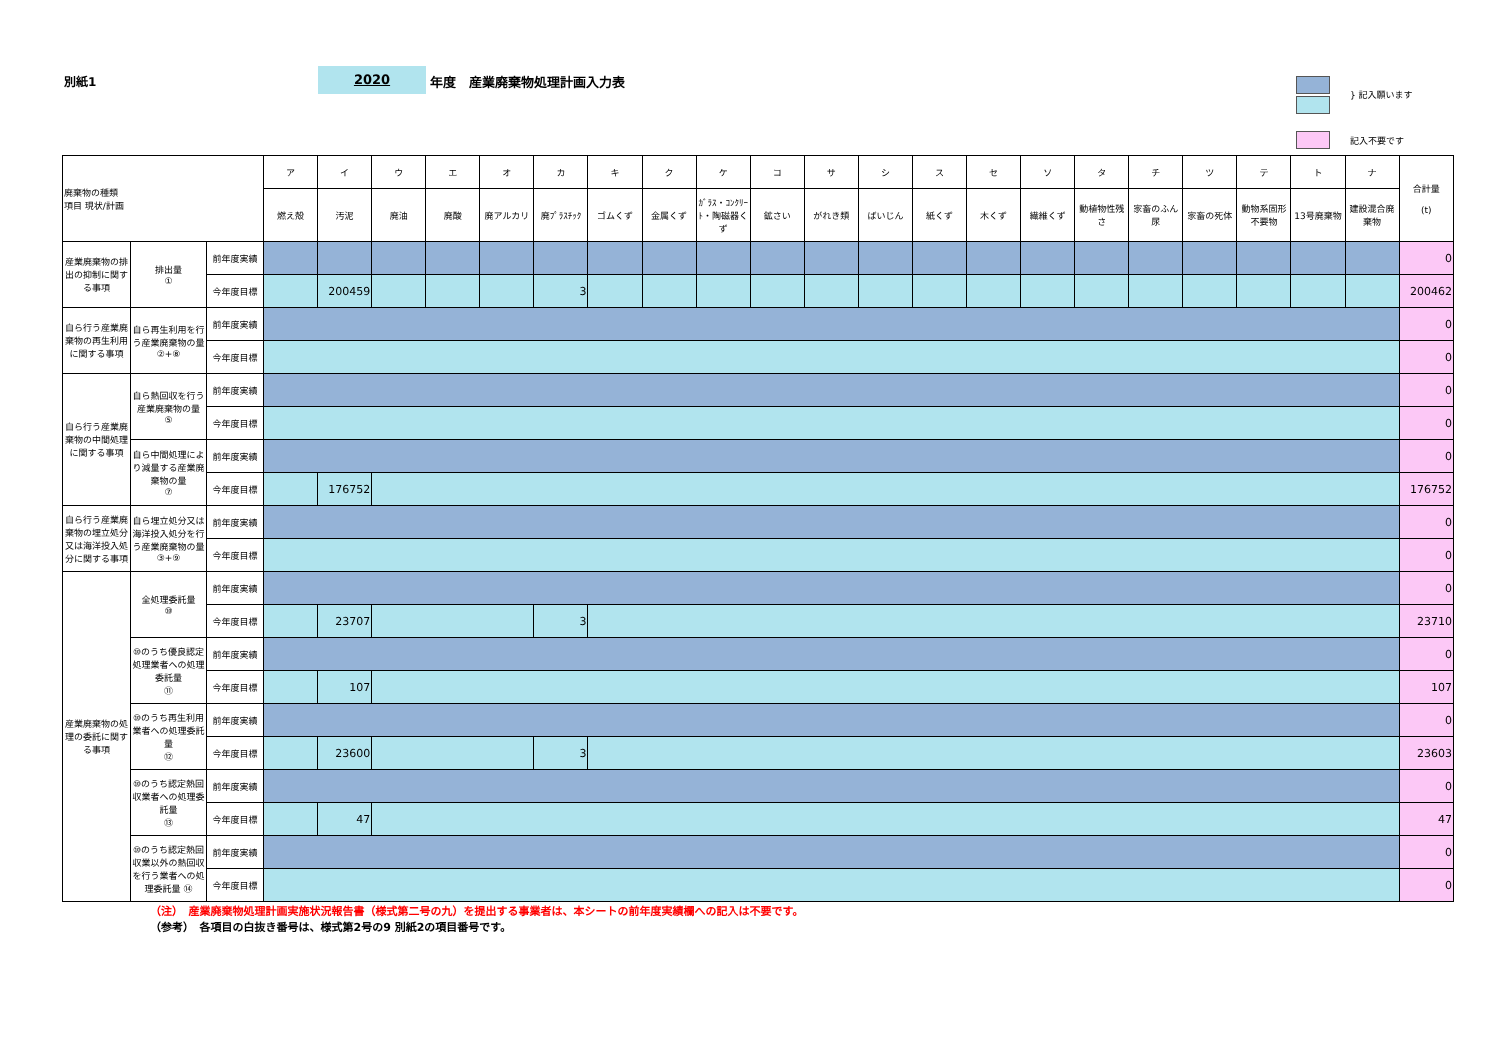別紙1 2020 年度　産業廃棄物処理計画入力表
} 記入願います
記入不要です
| 廃棄物の種類 項目 現状/計画 | | | ア | イ | ウ | エ | オ | カ | キ | ク | ケ | コ | サ | シ | ス | セ | ソ | タ | チ | ツ | テ | ト | ナ | 合計量 (t) |
| --- | --- | --- | --- | --- | --- | --- | --- | --- | --- | --- | --- | --- | --- | --- | --- | --- | --- | --- | --- | --- | --- | --- | --- | --- |
| | | | 燃え殻 | 汚泥 | 廃油 | 廃酸 | 廃アルカリ | 廃ﾌﾟﾗｽﾁｯｸ | ゴムくず | 金属くず | ｶﾞﾗｽ・ｺﾝｸﾘｰﾄ・陶磁器くず | 鉱さい | がれき類 | ばいじん | 紙くず | 木くず | 繊維くず | 動植物性残さ | 家畜のふん尿 | 家畜の死体 | 動物系固形不要物 | 13号廃棄物 | 建設混合廃棄物 | |
| 産業廃棄物の排出の抑制に関する事項 | 排出量 ① | 前年度実績 | | | | | | | | | | | | | | | | | | | | | | 0 |
| | | 今年度目標 | | 200459 | | | | 3 | | | | | | | | | | | | | | | | 200462 |
| 自ら行う産業廃棄物の再生利用に関する事項 | 自ら再生利用を行う産業廃棄物の量 ②+⑧ | 前年度実績 | | | | | | | | | | | | | | | | | | | | | | 0 |
| | | 今年度目標 | | | | | | | | | | | | | | | | | | | | | | 0 |
| 自ら行う産業廃棄物の中間処理に関する事項 | 自ら熱回収を行う産業廃棄物の量 ⑤ | 前年度実績 | | | | | | | | | | | | | | | | | | | | | | 0 |
| | | 今年度目標 | | | | | | | | | | | | | | | | | | | | | | 0 |
| | 自ら中間処理により減量する産業廃棄物の量 ⑦ | 前年度実績 | | | | | | | | | | | | | | | | | | | | | | 0 |
| | | 今年度目標 | | 176752 | | | | | | | | | | | | | | | | | | | | 176752 |
| 自ら行う産業廃棄物の埋立処分又は海洋投入処分に関する事項 | 自ら埋立処分又は海洋投入処分を行う産業廃棄物の量 ③+⑨ | 前年度実績 | | | | | | | | | | | | | | | | | | | | | | 0 |
| | | 今年度目標 | | | | | | | | | | | | | | | | | | | | | | 0 |
| 産業廃棄物の処理の委託に関する事項 | 全処理委託量 ⑩ | 前年度実績 | | | | | | | | | | | | | | | | | | | | | | 0 |
| | | 今年度目標 | | 23707 | | | | 3 | | | | | | | | | | | | | | | | 23710 |
| | ⑩のうち優良認定処理業者への処理委託量 ⑪ | 前年度実績 | | | | | | | | | | | | | | | | | | | | | | 0 |
| | | 今年度目標 | | 107 | | | | | | | | | | | | | | | | | | | | 107 |
| | ⑩のうち再生利用業者への処理委託量 ⑫ | 前年度実績 | | | | | | | | | | | | | | | | | | | | | | 0 |
| | | 今年度目標 | | 23600 | | | | 3 | | | | | | | | | | | | | | | | 23603 |
| | ⑩のうち認定熱回収業者への処理委託量 ⑬ | 前年度実績 | | | | | | | | | | | | | | | | | | | | | | 0 |
| | | 今年度目標 | | 47 | | | | | | | | | | | | | | | | | | | | 47 |
| | ⑩のうち認定熱回収業以外の熱回収を行う業者への処理委託量 ⑭ | 前年度実績 | | | | | | | | | | | | | | | | | | | | | | 0 |
| | | 今年度目標 | | | | | | | | | | | | | | | | | | | | | | 0 |
（注）　産業廃棄物処理計画実施状況報告書（様式第二号の九）を提出する事業者は、本シートの前年度実績欄への記入は不要です。
（参考）　各項目の白抜き番号は、様式第2号の9 別紙2の項目番号です。